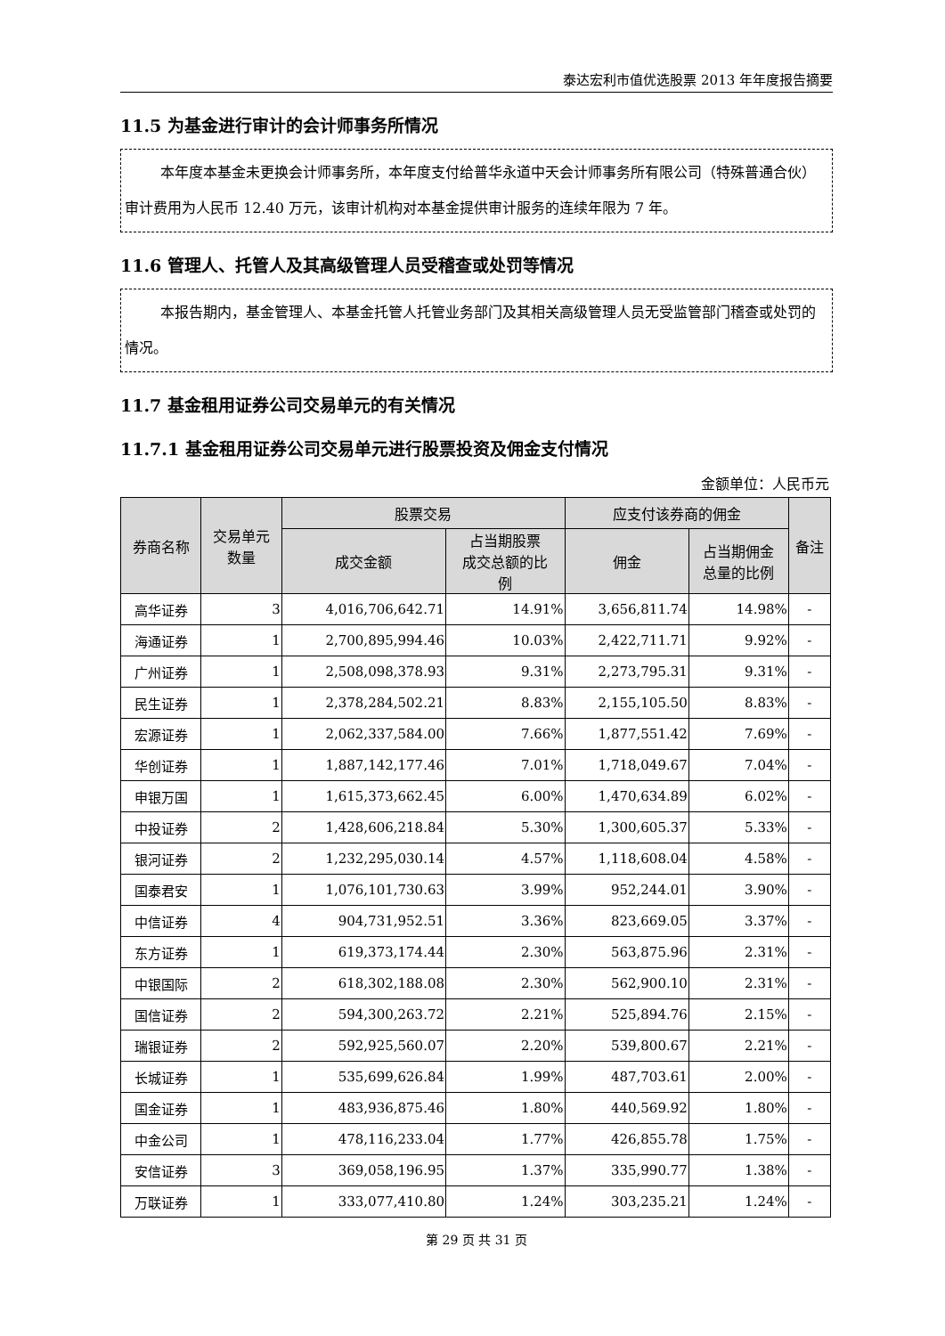泰达宏利市值优选股票 2013 年年度报告摘要
11.5 为基金进行审计的会计师事务所情况
本年度本基金未更换会计师事务所，本年度支付给普华永道中天会计师事务所有限公司（特殊普通合伙）审计费用为人民币 12.40 万元，该审计机构对本基金提供审计服务的连续年限为 7 年。
11.6 管理人、托管人及其高级管理人员受稽查或处罚等情况
本报告期内，基金管理人、本基金托管人托管业务部门及其相关高级管理人员无受监管部门稽查或处罚的情况。
11.7 基金租用证券公司交易单元的有关情况
11.7.1 基金租用证券公司交易单元进行股票投资及佣金支付情况
金额单位：人民币元
| 券商名称 | 交易单元 数量 | 股票交易 | | 应支付该券商的佣金 | | 备注 |
| --- | --- | --- | --- | --- | --- | --- |
| | | 成交金额 | 占当期股票 成交总额的比 例 | 佣金 | 占当期佣金 总量的比例 | |
| 高华证券 | 3 | 4,016,706,642.71 | 14.91% | 3,656,811.74 | 14.98% | - |
| 海通证券 | 1 | 2,700,895,994.46 | 10.03% | 2,422,711.71 | 9.92% | - |
| 广州证券 | 1 | 2,508,098,378.93 | 9.31% | 2,273,795.31 | 9.31% | - |
| 民生证券 | 1 | 2,378,284,502.21 | 8.83% | 2,155,105.50 | 8.83% | - |
| 宏源证券 | 1 | 2,062,337,584.00 | 7.66% | 1,877,551.42 | 7.69% | - |
| 华创证券 | 1 | 1,887,142,177.46 | 7.01% | 1,718,049.67 | 7.04% | - |
| 申银万国 | 1 | 1,615,373,662.45 | 6.00% | 1,470,634.89 | 6.02% | - |
| 中投证券 | 2 | 1,428,606,218.84 | 5.30% | 1,300,605.37 | 5.33% | - |
| 银河证券 | 2 | 1,232,295,030.14 | 4.57% | 1,118,608.04 | 4.58% | - |
| 国泰君安 | 1 | 1,076,101,730.63 | 3.99% | 952,244.01 | 3.90% | - |
| 中信证券 | 4 | 904,731,952.51 | 3.36% | 823,669.05 | 3.37% | - |
| 东方证券 | 1 | 619,373,174.44 | 2.30% | 563,875.96 | 2.31% | - |
| 中银国际 | 2 | 618,302,188.08 | 2.30% | 562,900.10 | 2.31% | - |
| 国信证券 | 2 | 594,300,263.72 | 2.21% | 525,894.76 | 2.15% | - |
| 瑞银证券 | 2 | 592,925,560.07 | 2.20% | 539,800.67 | 2.21% | - |
| 长城证券 | 1 | 535,699,626.84 | 1.99% | 487,703.61 | 2.00% | - |
| 国金证券 | 1 | 483,936,875.46 | 1.80% | 440,569.92 | 1.80% | - |
| 中金公司 | 1 | 478,116,233.04 | 1.77% | 426,855.78 | 1.75% | - |
| 安信证券 | 3 | 369,058,196.95 | 1.37% | 335,990.77 | 1.38% | - |
| 万联证券 | 1 | 333,077,410.80 | 1.24% | 303,235.21 | 1.24% | - |
第 29 页 共 31 页